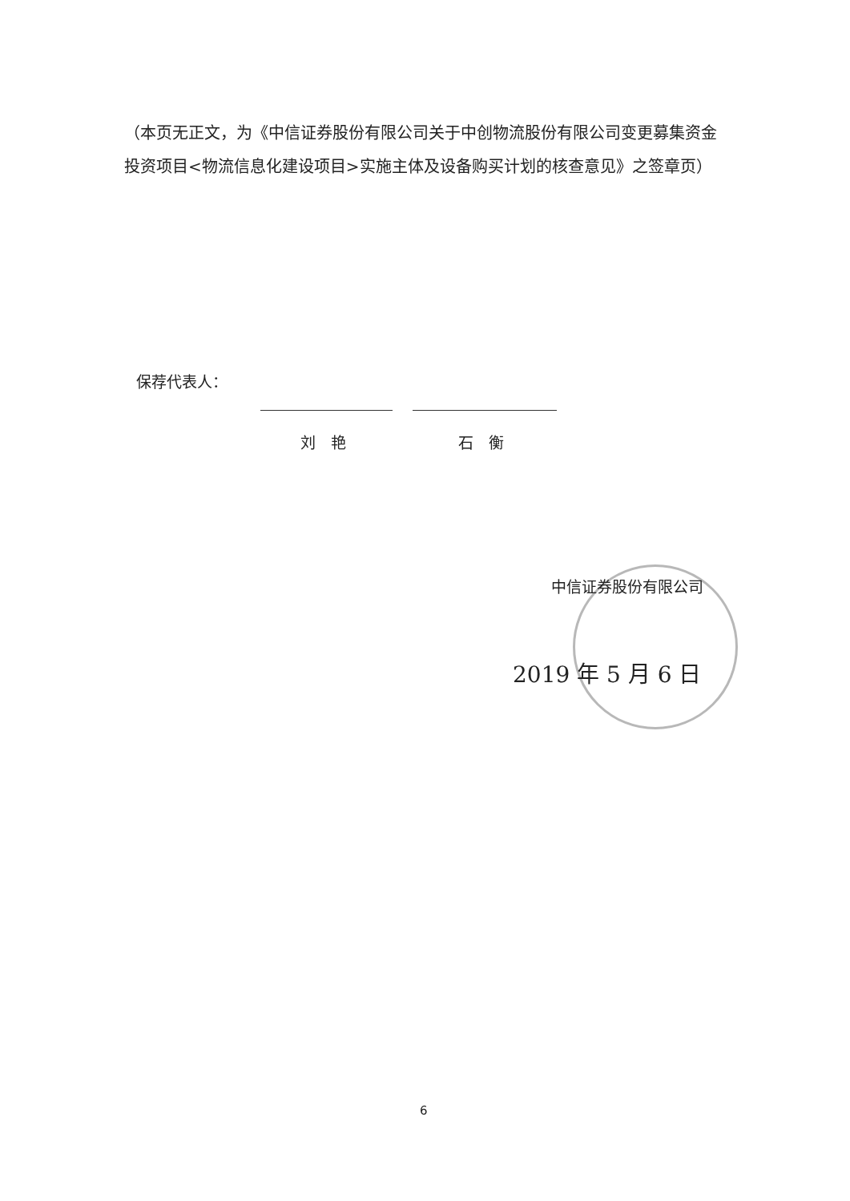（本页无正文，为《中信证券股份有限公司关于中创物流股份有限公司变更募集资金投资项目<物流信息化建设项目>实施主体及设备购买计划的核查意见》之签章页）
保荐代表人：
刘　艳 石　衡
中信证券股份有限公司
2019 年 5 月 6 日
6